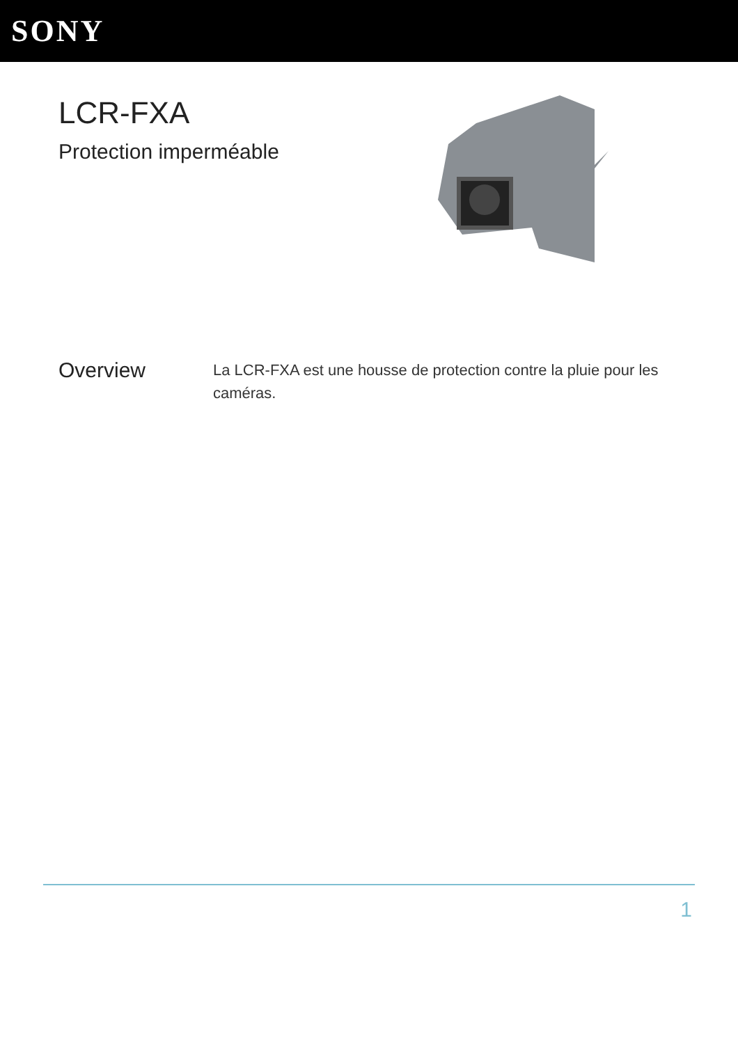SONY
LCR-FXA
Protection imperméable
Overview
La LCR-FXA est une housse de protection contre la pluie pour les caméras.
1